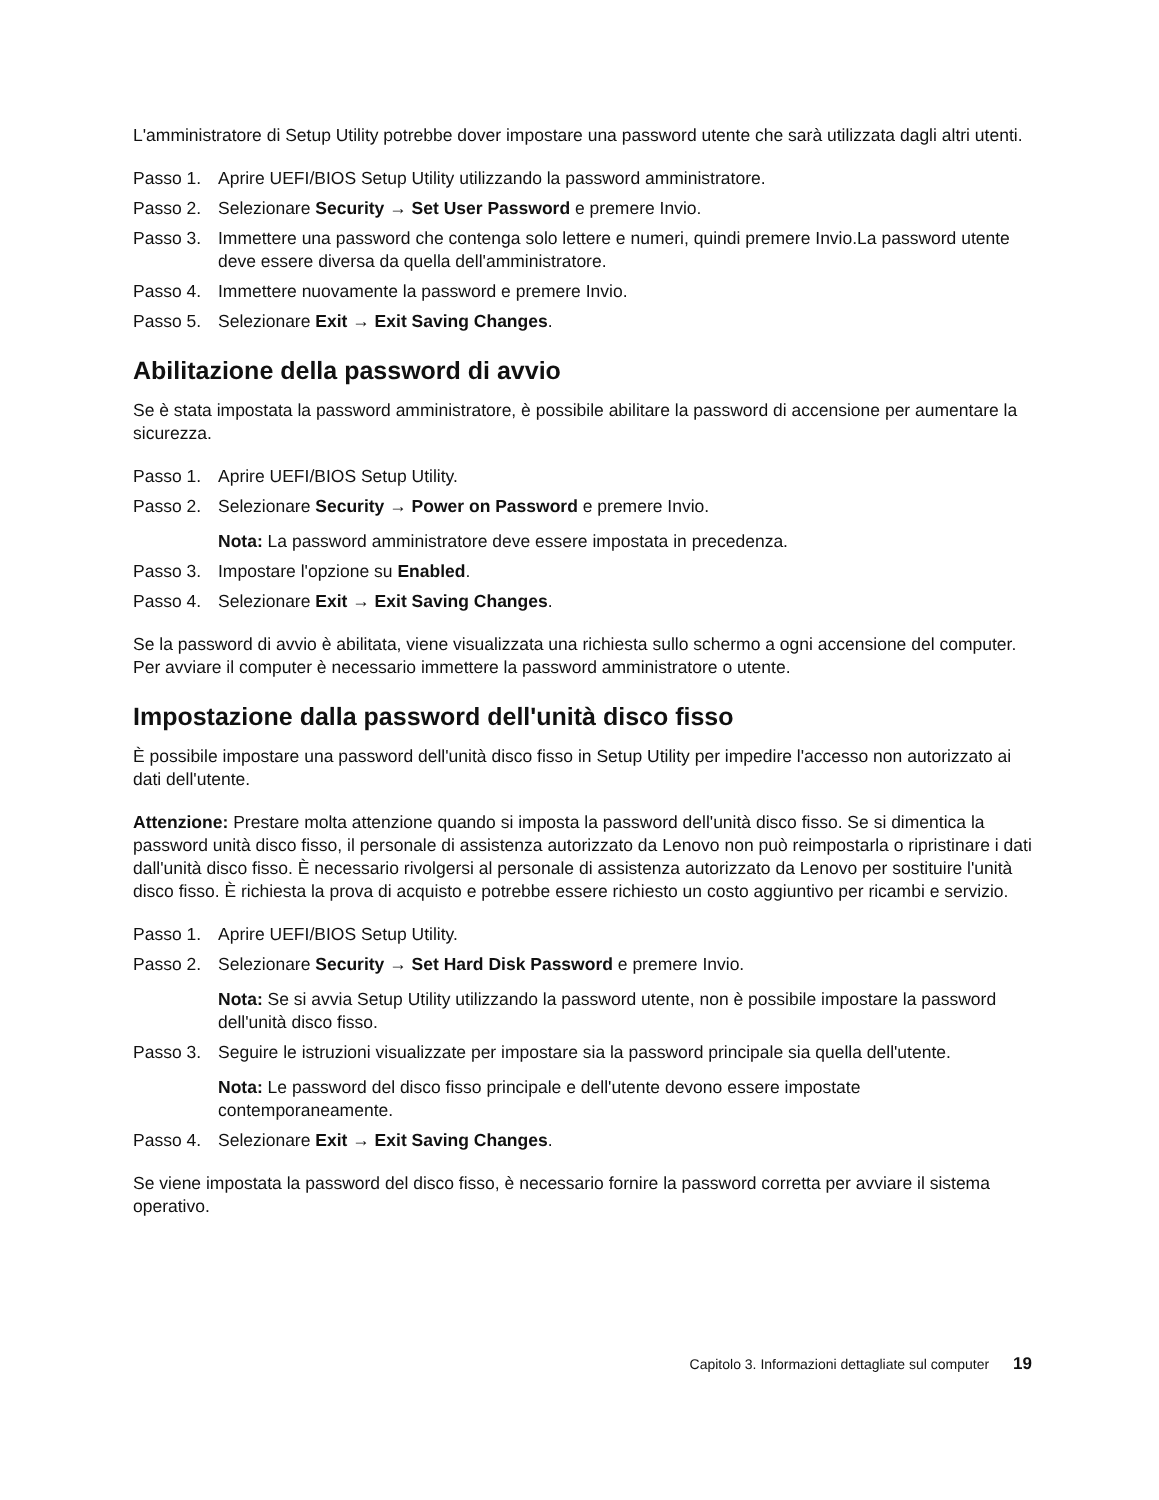L'amministratore di Setup Utility potrebbe dover impostare una password utente che sarà utilizzata dagli altri utenti.
Passo 1. Aprire UEFI/BIOS Setup Utility utilizzando la password amministratore.
Passo 2. Selezionare Security → Set User Password e premere Invio.
Passo 3. Immettere una password che contenga solo lettere e numeri, quindi premere Invio.La password utente deve essere diversa da quella dell'amministratore.
Passo 4. Immettere nuovamente la password e premere Invio.
Passo 5. Selezionare Exit → Exit Saving Changes.
Abilitazione della password di avvio
Se è stata impostata la password amministratore, è possibile abilitare la password di accensione per aumentare la sicurezza.
Passo 1. Aprire UEFI/BIOS Setup Utility.
Passo 2. Selezionare Security → Power on Password e premere Invio.
Nota: La password amministratore deve essere impostata in precedenza.
Passo 3. Impostare l'opzione su Enabled.
Passo 4. Selezionare Exit → Exit Saving Changes.
Se la password di avvio è abilitata, viene visualizzata una richiesta sullo schermo a ogni accensione del computer. Per avviare il computer è necessario immettere la password amministratore o utente.
Impostazione dalla password dell'unità disco fisso
È possibile impostare una password dell'unità disco fisso in Setup Utility per impedire l'accesso non autorizzato ai dati dell'utente.
Attenzione: Prestare molta attenzione quando si imposta la password dell'unità disco fisso. Se si dimentica la password unità disco fisso, il personale di assistenza autorizzato da Lenovo non può reimpostarla o ripristinare i dati dall'unità disco fisso. È necessario rivolgersi al personale di assistenza autorizzato da Lenovo per sostituire l'unità disco fisso. È richiesta la prova di acquisto e potrebbe essere richiesto un costo aggiuntivo per ricambi e servizio.
Passo 1. Aprire UEFI/BIOS Setup Utility.
Passo 2. Selezionare Security → Set Hard Disk Password e premere Invio.
Nota: Se si avvia Setup Utility utilizzando la password utente, non è possibile impostare la password dell'unità disco fisso.
Passo 3. Seguire le istruzioni visualizzate per impostare sia la password principale sia quella dell'utente.
Nota: Le password del disco fisso principale e dell'utente devono essere impostate contemporaneamente.
Passo 4. Selezionare Exit → Exit Saving Changes.
Se viene impostata la password del disco fisso, è necessario fornire la password corretta per avviare il sistema operativo.
Capitolo 3. Informazioni dettagliate sul computer 19